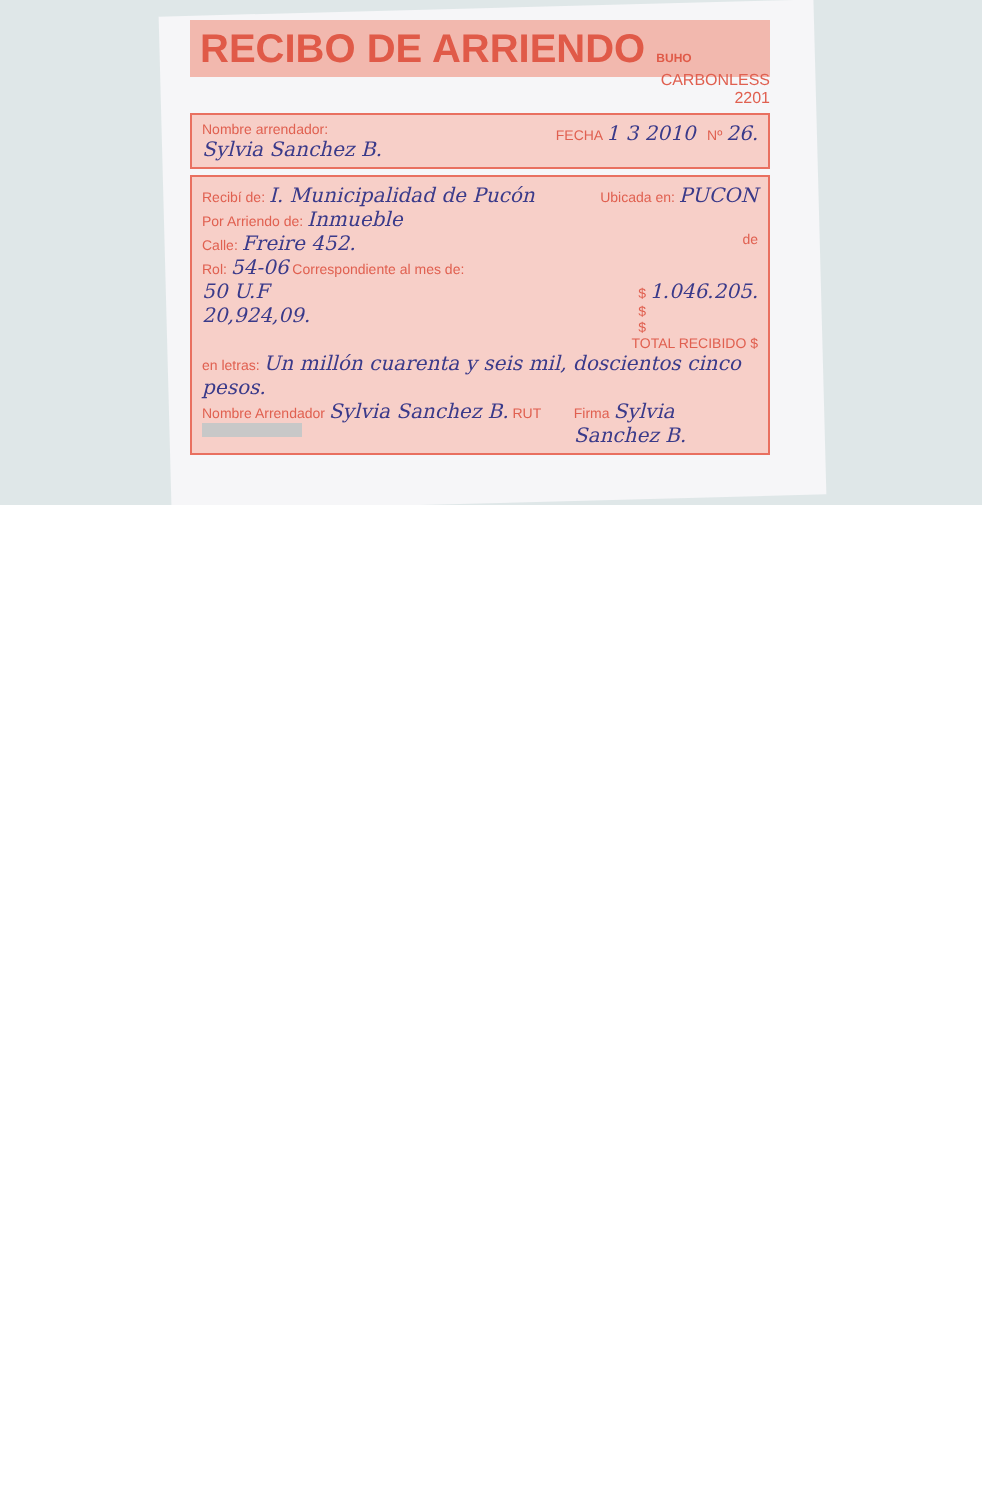RECIBO DE ARRIENDO BUHO
CARBONLESS
2201
Nombre arrendador:
Sylvia Sanchez B.
FECHA 1 3 2010 Nº 26.
Recibí de: I. Municipalidad de Pucón
Ubicada en: PUCON
Por Arriendo de: Inmueble
Calle: Freire 452.
de
Rol: 54-06 Correspondiente al mes de:
50 U.F
20,924,09.
$ 1.046.205.
$
$
TOTAL RECIBIDO $
en letras: Un millón cuarenta y seis mil, doscientos cinco pesos.
Nombre Arrendador Sylvia Sanchez B. RUT
Firma Sylvia Sanchez B.